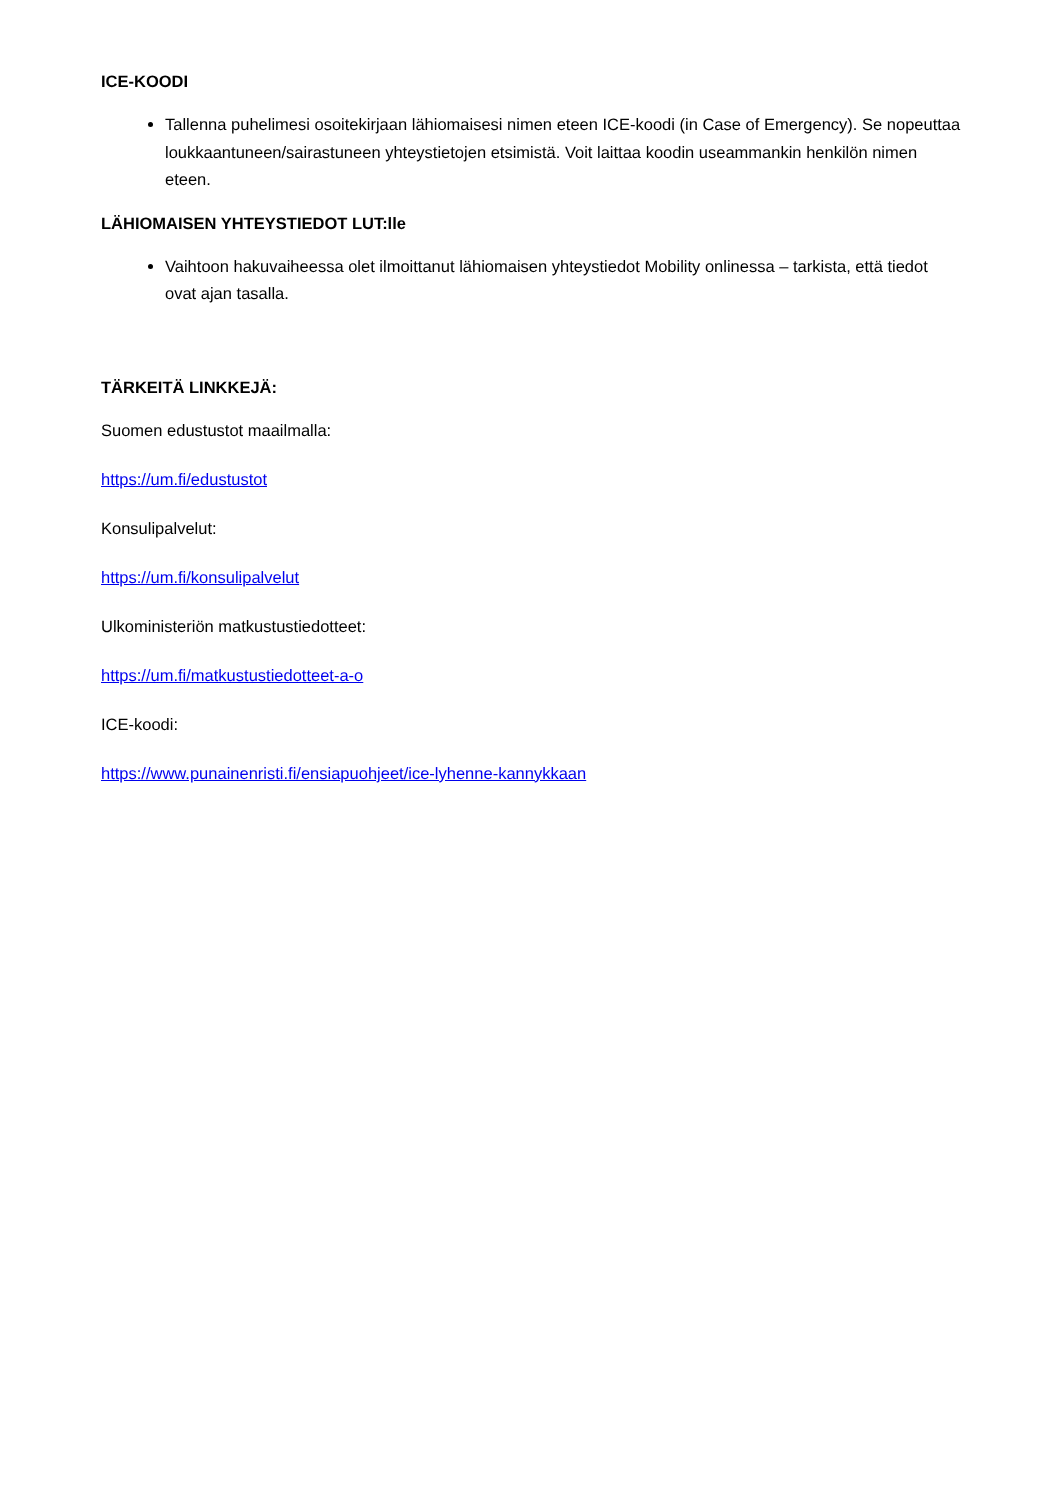ICE-KOODI
Tallenna puhelimesi osoitekirjaan lähiomaisesi nimen eteen ICE-koodi (in Case of Emergency). Se nopeuttaa loukkaantuneen/sairastuneen yhteystietojen etsimistä. Voit laittaa koodin useammankin henkilön nimen eteen.
LÄHIOMAISEN YHTEYSTIEDOT LUT:lle
Vaihtoon hakuvaiheessa olet ilmoittanut lähiomaisen yhteystiedot Mobility onlinessa – tarkista, että tiedot ovat ajan tasalla.
TÄRKEITÄ LINKKEJÄ:
Suomen edustustot maailmalla:
https://um.fi/edustustot
Konsulipalvelut:
https://um.fi/konsulipalvelut
Ulkoministeriön matkustustiedotteet:
https://um.fi/matkustustiedotteet-a-o
ICE-koodi:
https://www.punainenristi.fi/ensiapuohjeet/ice-lyhenne-kannykkaan